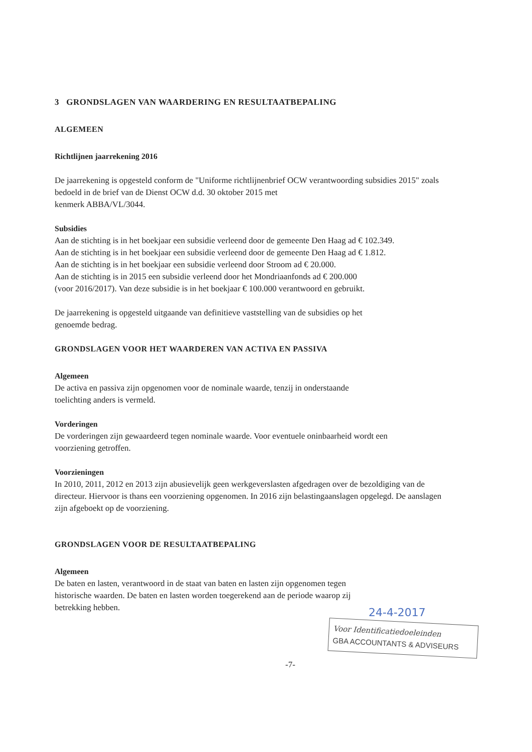3 GRONDSLAGEN VAN WAARDERING EN RESULTAATBEPALING
ALGEMEEN
Richtlijnen jaarrekening 2016
De jaarrekening is opgesteld conform de "Uniforme richtlijnenbrief OCW verantwoording subsidies 2015" zoals bedoeld in de brief van de Dienst OCW d.d. 30 oktober 2015 met
kenmerk ABBA/VL/3044.
Subsidies
Aan de stichting is in het boekjaar een subsidie verleend door de gemeente Den Haag ad € 102.349.
Aan de stichting is in het boekjaar een subsidie verleend door de gemeente Den Haag ad € 1.812.
Aan de stichting is in het boekjaar een subsidie verleend door Stroom ad € 20.000.
Aan de stichting is in 2015 een subsidie verleend door het Mondriaanfonds ad € 200.000
(voor 2016/2017). Van deze subsidie is in het boekjaar € 100.000 verantwoord en gebruikt.
De jaarrekening is opgesteld uitgaande van definitieve vaststelling van de subsidies op het
genoemde bedrag.
GRONDSLAGEN VOOR HET WAARDEREN VAN ACTIVA EN PASSIVA
Algemeen
De activa en passiva zijn opgenomen voor de nominale waarde, tenzij in onderstaande
toelichting anders is vermeld.
Vorderingen
De vorderingen zijn gewaardeerd tegen nominale waarde. Voor eventuele oninbaarheid wordt een
voorziening getroffen.
Voorzieningen
In 2010, 2011, 2012 en 2013 zijn abusievelijk geen werkgeverslasten afgedragen over de bezoldiging van de directeur. Hiervoor is thans een voorziening opgenomen. In 2016 zijn belastingaanslagen opgelegd. De aanslagen zijn afgeboekt op de voorziening.
GRONDSLAGEN VOOR DE RESULTAATBEPALING
Algemeen
De baten en lasten, verantwoord in de staat van baten en lasten zijn opgenomen tegen
historische waarden. De baten en lasten worden toegerekend aan de periode waarop zij
betrekking hebben.
-7-
24-4-2017
Voor Identificatiedoeleinden
GBA ACCOUNTANTS & ADVISEURS